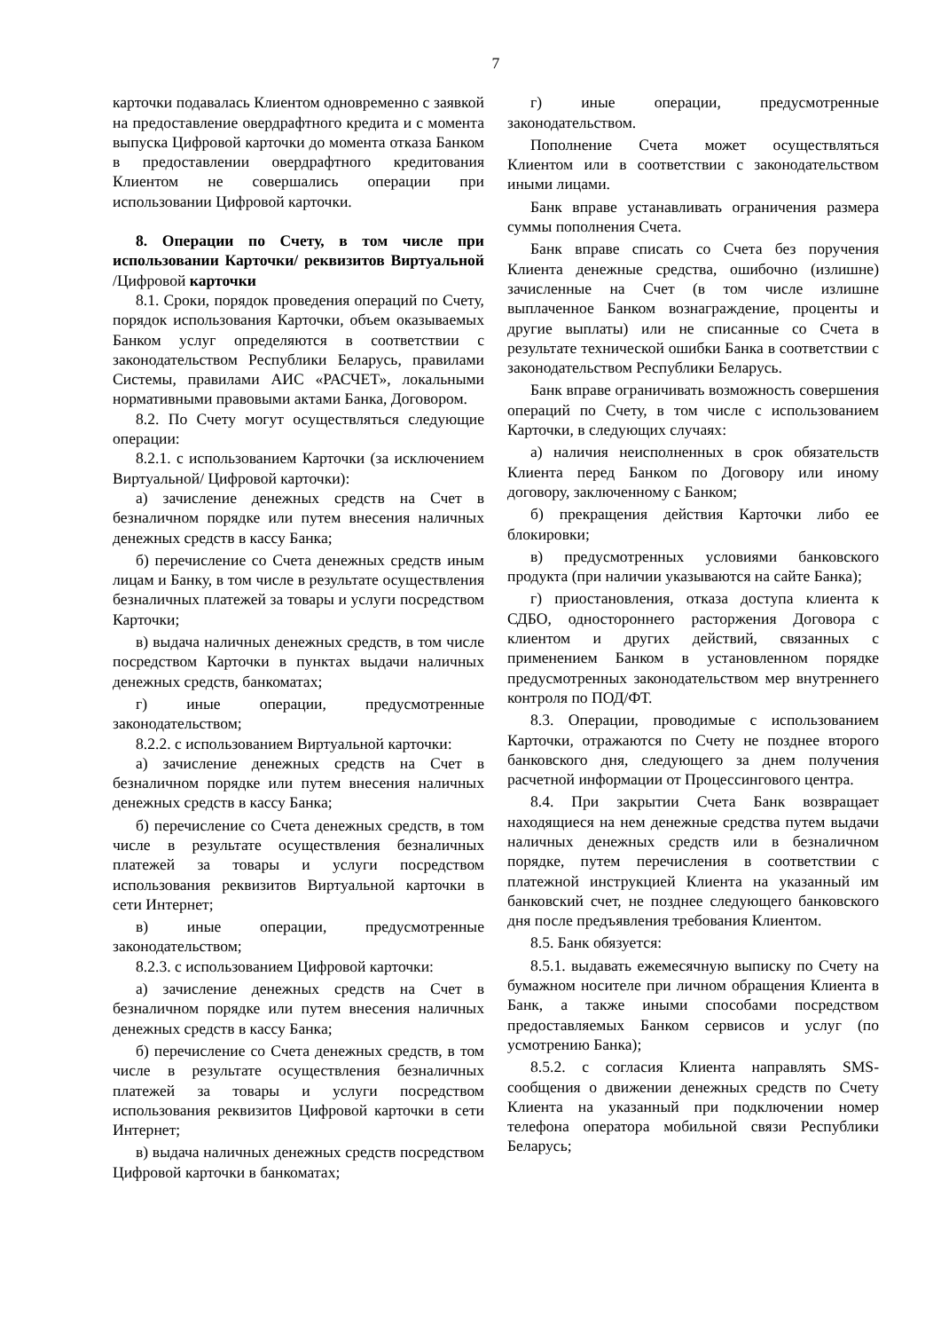7
карточки подавалась Клиентом одновременно с заявкой на предоставление овердрафтного кредита и с момента выпуска Цифровой карточки до момента отказа Банком в предоставлении овердрафтного кредитования Клиентом не совершались операции при использовании Цифровой карточки.
8. Операции по Счету, в том числе при использовании Карточки/ реквизитов Виртуальной /Цифровой карточки
8.1. Сроки, порядок проведения операций по Счету, порядок использования Карточки, объем оказываемых Банком услуг определяются в соответствии с законодательством Республики Беларусь, правилами Системы, правилами АИС «РАСЧЕТ», локальными нормативными правовыми актами Банка, Договором.
8.2. По Счету могут осуществляться следующие операции:
8.2.1. с использованием Карточки (за исключением Виртуальной/ Цифровой карточки):
а) зачисление денежных средств на Счет в безналичном порядке или путем внесения наличных денежных средств в кассу Банка;
б) перечисление со Счета денежных средств иным лицам и Банку, в том числе в результате осуществления безналичных платежей за товары и услуги посредством Карточки;
в) выдача наличных денежных средств, в том числе посредством Карточки в пунктах выдачи наличных денежных средств, банкоматах;
г) иные операции, предусмотренные законодательством;
8.2.2. с использованием Виртуальной карточки:
а) зачисление денежных средств на Счет в безналичном порядке или путем внесения наличных денежных средств в кассу Банка;
б) перечисление со Счета денежных средств, в том числе в результате осуществления безналичных платежей за товары и услуги посредством использования реквизитов Виртуальной карточки в сети Интернет;
в) иные операции, предусмотренные законодательством;
8.2.3. с использованием Цифровой карточки:
а) зачисление денежных средств на Счет в безналичном порядке или путем внесения наличных денежных средств в кассу Банка;
б) перечисление со Счета денежных средств, в том числе в результате осуществления безналичных платежей за товары и услуги посредством использования реквизитов Цифровой карточки в сети Интернет;
в) выдача наличных денежных средств посредством Цифровой карточки в банкоматах;
г) иные операции, предусмотренные законодательством.
Пополнение Счета может осуществляться Клиентом или в соответствии с законодательством иными лицами.
Банк вправе устанавливать ограничения размера суммы пополнения Счета.
Банк вправе списать со Счета без поручения Клиента денежные средства, ошибочно (излишне) зачисленные на Счет (в том числе излишне выплаченное Банком вознаграждение, проценты и другие выплаты) или не списанные со Счета в результате технической ошибки Банка в соответствии с законодательством Республики Беларусь.
Банк вправе ограничивать возможность совершения операций по Счету, в том числе с использованием Карточки, в следующих случаях:
а) наличия неисполненных в срок обязательств Клиента перед Банком по Договору или иному договору, заключенному с Банком;
б) прекращения действия Карточки либо ее блокировки;
в) предусмотренных условиями банковского продукта (при наличии указываются на сайте Банка);
г) приостановления, отказа доступа клиента к СДБО, одностороннего расторжения Договора с клиентом и других действий, связанных с применением Банком в установленном порядке предусмотренных законодательством мер внутреннего контроля по ПОД/ФТ.
8.3. Операции, проводимые с использованием Карточки, отражаются по Счету не позднее второго банковского дня, следующего за днем получения расчетной информации от Процессингового центра.
8.4. При закрытии Счета Банк возвращает находящиеся на нем денежные средства путем выдачи наличных денежных средств или в безналичном порядке, путем перечисления в соответствии с платежной инструкцией Клиента на указанный им банковский счет, не позднее следующего банковского дня после предъявления требования Клиентом.
8.5. Банк обязуется:
8.5.1. выдавать ежемесячную выписку по Счету на бумажном носителе при личном обращения Клиента в Банк, а также иными способами посредством предоставляемых Банком сервисов и услуг (по усмотрению Банка);
8.5.2. с согласия Клиента направлять SMS-сообщения о движении денежных средств по Счету Клиента на указанный при подключении номер телефона оператора мобильной связи Республики Беларусь;